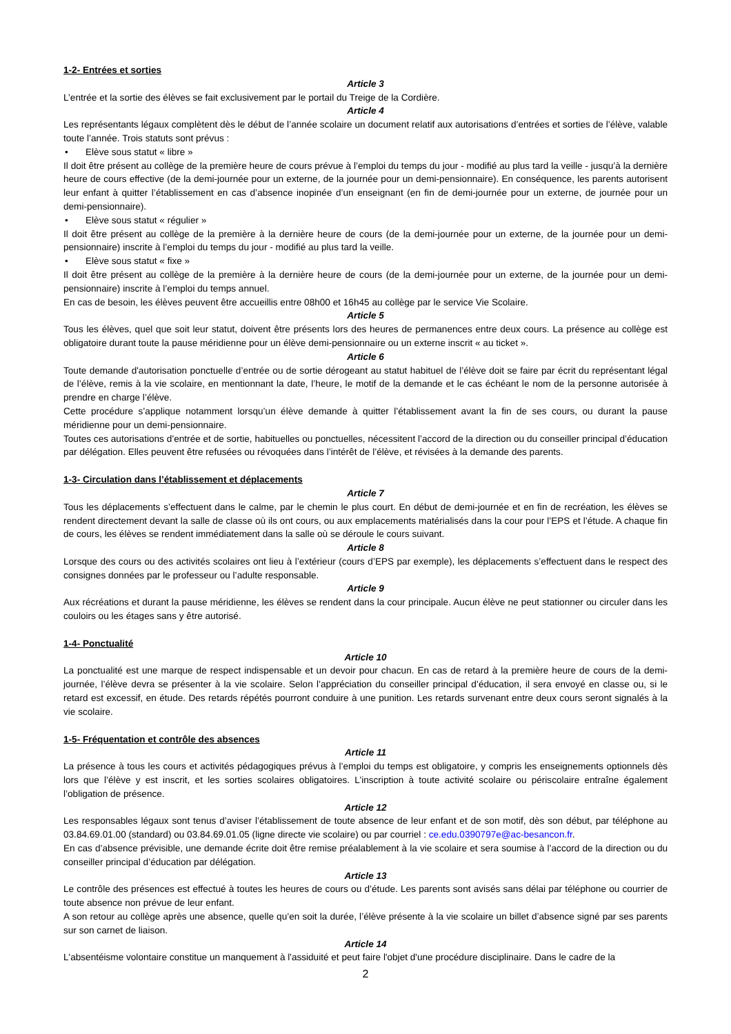1-2- Entrées et sorties
Article 3
L’entrée et la sortie des élèves se fait exclusivement par le portail du Treige de la Cordière.
Article 4
Les représentants légaux complètent dès le début de l’année scolaire un document relatif aux autorisations d’entrées et sorties de l’élève, valable toute l’année. Trois statuts sont prévus :
• Elève sous statut « libre »
Il doit être présent au collège de la première heure de cours prévue à l’emploi du temps du jour - modifié au plus tard la veille - jusqu’à la dernière heure de cours effective (de la demi-journée pour un externe, de la journée pour un demi-pensionnaire). En conséquence, les parents autorisent leur enfant à quitter l’établissement en cas d’absence inopinée d’un enseignant (en fin de demi-journée pour un externe, de journée pour un demi-pensionnaire).
• Elève sous statut « régulier »
Il doit être présent au collège de la première à la dernière heure de cours (de la demi-journée pour un externe, de la journée pour un demi-pensionnaire) inscrite à l’emploi du temps du jour - modifié au plus tard la veille.
• Elève sous statut « fixe »
Il doit être présent au collège de la première à la dernière heure de cours (de la demi-journée pour un externe, de la journée pour un demi-pensionnaire) inscrite à l’emploi du temps annuel.
En cas de besoin, les élèves peuvent être accueillis entre 08h00 et 16h45 au collège par le service Vie Scolaire.
Article 5
Tous les élèves, quel que soit leur statut, doivent être présents lors des heures de permanences entre deux cours. La présence au collège est obligatoire durant toute la pause méridienne pour un élève demi-pensionnaire ou un externe inscrit « au ticket ».
Article 6
Toute demande d'autorisation ponctuelle d’entrée ou de sortie dérogeant au statut habituel de l’élève doit se faire par écrit du représentant légal de l’élève, remis à la vie scolaire, en mentionnant la date, l’heure, le motif de la demande et le cas échéant le nom de la personne autorisée à prendre en charge l’élève.
Cette procédure s’applique notamment lorsqu’un élève demande à quitter l’établissement avant la fin de ses cours, ou durant la pause méridienne pour un demi-pensionnaire.
Toutes ces autorisations d’entrée et de sortie, habituelles ou ponctuelles, nécessitent l’accord de la direction ou du conseiller principal d’éducation par délégation. Elles peuvent être refusées ou révoquées dans l’intérêt de l’élève, et révisées à la demande des parents.
1-3- Circulation dans l’établissement et déplacements
Article 7
Tous les déplacements s’effectuent dans le calme, par le chemin le plus court. En début de demi-journée et en fin de recréation, les élèves se rendent directement devant la salle de classe où ils ont cours, ou aux emplacements matérialisés dans la cour pour l’EPS et l’étude. A chaque fin de cours, les élèves se rendent immédiatement dans la salle où se déroule le cours suivant.
Article 8
Lorsque des cours ou des activités scolaires ont lieu à l’extérieur (cours d’EPS par exemple), les déplacements s’effectuent dans le respect des consignes données par le professeur ou l’adulte responsable.
Article 9
Aux récréations et durant la pause méridienne, les élèves se rendent dans la cour principale. Aucun élève ne peut stationner ou circuler dans les couloirs ou les étages sans y être autorisé.
1-4- Ponctualité
Article 10
La ponctualité est une marque de respect indispensable et un devoir pour chacun. En cas de retard à la première heure de cours de la demi-journée, l’élève devra se présenter à la vie scolaire. Selon l’appréciation du conseiller principal d’éducation, il sera envoyé en classe ou, si le retard est excessif, en étude. Des retards répétés pourront conduire à une punition. Les retards survenant entre deux cours seront signalés à la vie scolaire.
1-5- Fréquentation et contrôle des absences
Article 11
La présence à tous les cours et activités pédagogiques prévus à l’emploi du temps est obligatoire, y compris les enseignements optionnels dès lors que l’élève y est inscrit, et les sorties scolaires obligatoires. L’inscription à toute activité scolaire ou périscolaire entraîne également l’obligation de présence.
Article 12
Les responsables légaux sont tenus d’aviser l’établissement de toute absence de leur enfant et de son motif, dès son début, par téléphone au 03.84.69.01.00 (standard) ou 03.84.69.01.05 (ligne directe vie scolaire) ou par courriel : ce.edu.0390797e@ac-besancon.fr.
En cas d’absence prévisible, une demande écrite doit être remise préalablement à la vie scolaire et sera soumise à l’accord de la direction ou du conseiller principal d’éducation par délégation.
Article 13
Le contrôle des présences est effectué à toutes les heures de cours ou d’étude. Les parents sont avisés sans délai par téléphone ou courrier de toute absence non prévue de leur enfant.
A son retour au collège après une absence, quelle qu’en soit la durée, l’élève présente à la vie scolaire un billet d’absence signé par ses parents sur son carnet de liaison.
Article 14
L'absentéisme volontaire constitue un manquement à l'assiduité et peut faire l'objet d'une procédure disciplinaire. Dans le cadre de la
2